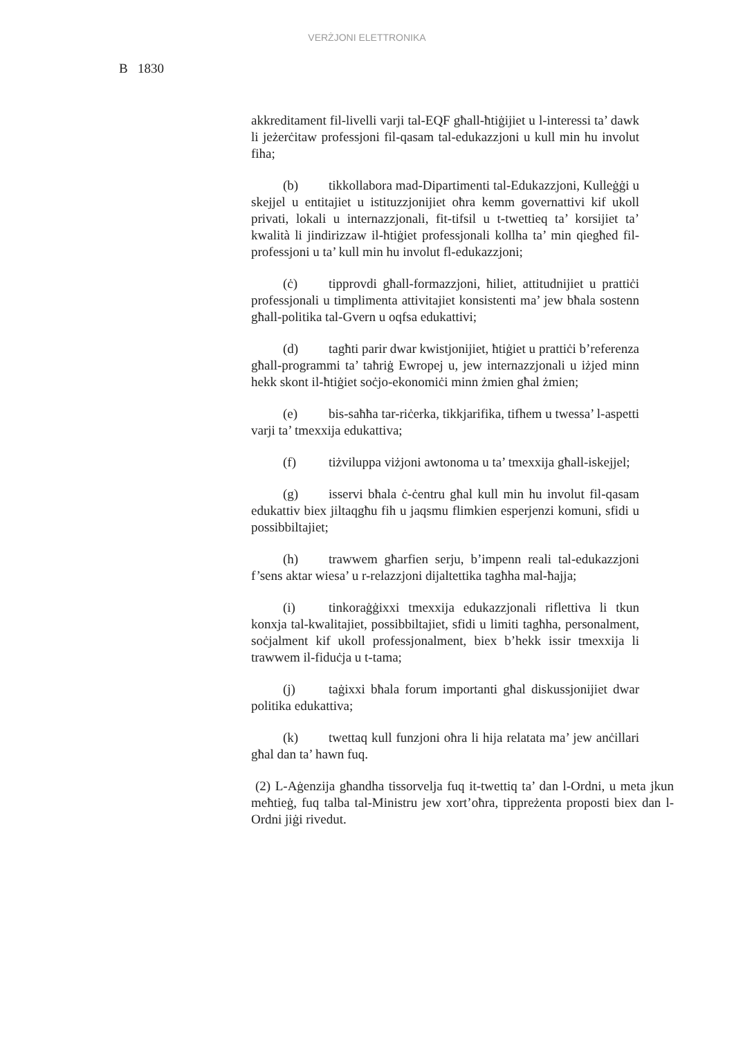VERŻJONI ELETTRONIKA
B 1830
akkreditament fil-livelli varji tal-EQF għall-ħtiġijiet u l-interessi ta’ dawk li jeżerċitaw professjoni fil-qasam tal-edukazzjoni u kull min hu involut fiha;
(b) tikkollabora mad-Dipartimenti tal-Edukazzjoni, Kulleġġi u skejjel u entitajiet u istituzzjonijiet oħra kemm governattivi kif ukoll privati, lokali u internazzjonali, fit-tifsil u t-twettieq ta’ korsijiet ta’ kwalità li jindirizzaw il-ħtiġiet professjonali kollha ta’ min qiegħed fil-professjoni u ta’ kull min hu involut fl-edukazzjoni;
(ċ) tipprovdi għall-formazzjoni, ħiliet, attitudnijiet u prattiċi professjonali u timplimenta attivitajiet konsistenti ma’ jew bħala sostenn għall-politika tal-Gvern u oqfsa edukattivi;
(d) tagħti parir dwar kwistjonijiet, ħtiġiet u prattiċi b’referenza għall-programmi ta’ taħriġ Ewropej u, jew internazzjonali u iżjed minn hekk skont il-ħtiġiet soċjo-ekonomiċi minn żmien għal żmien;
(e) bis-saħħa tar-riċerka, tikkjarifika, tifhem u twessa’ l-aspetti varji ta’ tmexxija edukattiva;
(f) tiżviluppa viżjoni awtonoma u ta’ tmexxija għall-iskejjel;
(g) isservi bħala ċ-ċentru għal kull min hu involut fil-qasam edukattiv biex jiltaqgħu fih u jaqsmu flimkien esperjenzi komuni, sfidi u possibbiltajiet;
(h) trawwem għarfien serju, b’impenn reali tal-edukazzjoni f’sens aktar wiesa’ u r-relazzjoni dijaltettika tagħha mal-ħajja;
(i) tinkoraġġixxi tmexxija edukazzjonali riflettiva li tkun konxja tal-kwalitajiet, possibbiltajiet, sfidi u limiti tagħha, personalment, soċjalment kif ukoll professjonalment, biex b’hekk issir tmexxija li trawwem il-fiduċja u t-tama;
(j) taġixxi bħala forum importanti għal diskussjonijiet dwar politika edukattiva;
(k) twettaq kull funzjoni oħra li hija relatata ma’ jew anċillari għal dan ta’ hawn fuq.
(2) L-Aġenzija għandha tissorvelja fuq it-twettiq ta’ dan l-Ordni, u meta jkun meħtieġ, fuq talba tal-Ministru jew xort’oħra, tippreżenta proposti biex dan l-Ordni jiġi rivedut.